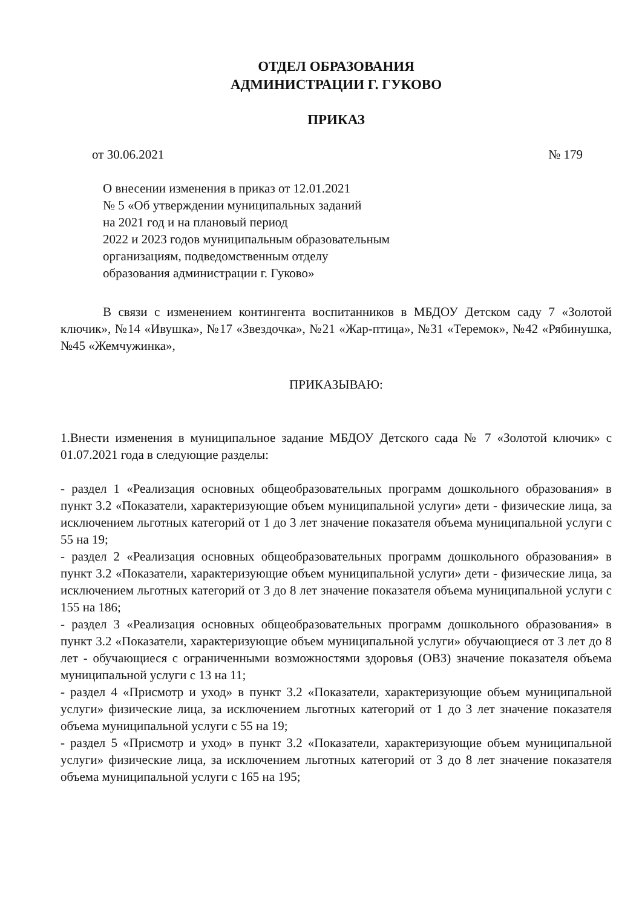ОТДЕЛ ОБРАЗОВАНИЯ
АДМИНИСТРАЦИИ Г. ГУКОВО
ПРИКАЗ
от 30.06.2021 № 179
О внесении изменения в приказ от 12.01.2021
№ 5 «Об утверждении муниципальных заданий
на 2021 год и на плановый период
2022 и 2023 годов муниципальным образовательным
организациям, подведомственным отделу
образования администрации г. Гуково»
В связи с изменением контингента воспитанников в МБДОУ Детском саду 7 «Золотой ключик», №14 «Ивушка», №17 «Звездочка», №21 «Жар-птица», №31 «Теремок», №42 «Рябинушка, №45 «Жемчужинка»,
ПРИКАЗЫВАЮ:
1.Внести изменения в муниципальное задание МБДОУ Детского сада № 7 «Золотой ключик» с 01.07.2021 года в следующие разделы:
- раздел 1 «Реализация основных общеобразовательных программ дошкольного образования» в пункт 3.2 «Показатели, характеризующие объем муниципальной услуги» дети - физические лица, за исключением льготных категорий от 1 до 3 лет значение показателя объема муниципальной услуги с 55 на 19;
- раздел 2 «Реализация основных общеобразовательных программ дошкольного образования» в пункт 3.2 «Показатели, характеризующие объем муниципальной услуги» дети - физические лица, за исключением льготных категорий от 3 до 8 лет значение показателя объема муниципальной услуги с 155 на 186;
- раздел 3 «Реализация основных общеобразовательных программ дошкольного образования» в пункт 3.2 «Показатели, характеризующие объем муниципальной услуги» обучающиеся от 3 лет до 8 лет - обучающиеся с ограниченными возможностями здоровья (ОВЗ) значение показателя объема муниципальной услуги с 13 на 11;
- раздел 4 «Присмотр и уход» в пункт 3.2 «Показатели, характеризующие объем муниципальной услуги» физические лица, за исключением льготных категорий от 1 до 3 лет значение показателя объема муниципальной услуги с 55 на 19;
- раздел 5 «Присмотр и уход» в пункт 3.2 «Показатели, характеризующие объем муниципальной услуги» физические лица, за исключением льготных категорий от 3 до 8 лет значение показателя объема муниципальной услуги с 165 на 195;